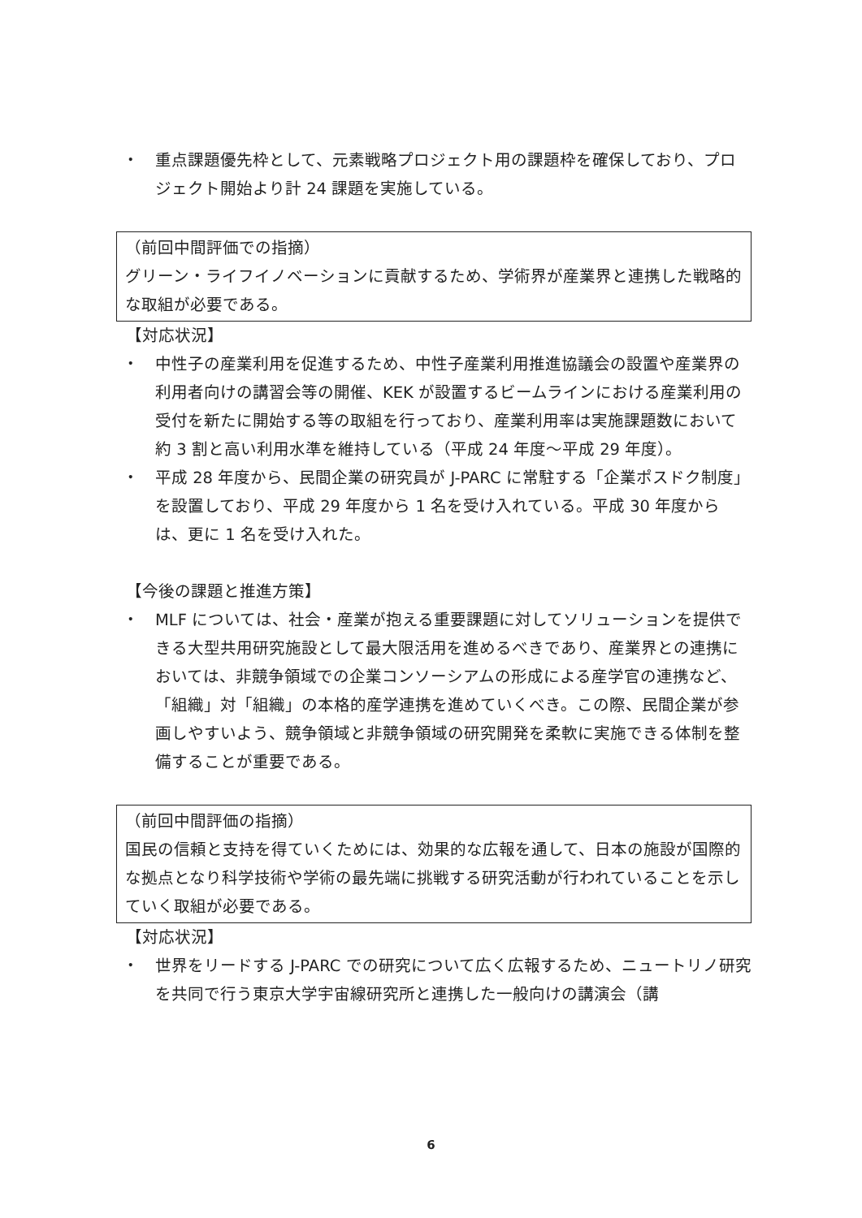・ 重点課題優先枠として、元素戦略プロジェクト用の課題枠を確保しており、プロジェクト開始より計 24 課題を実施している。
（前回中間評価での指摘）
グリーン・ライフイノベーションに貢献するため、学術界が産業界と連携した戦略的な取組が必要である。
【対応状況】
・ 中性子の産業利用を促進するため、中性子産業利用推進協議会の設置や産業界の利用者向けの講習会等の開催、KEK が設置するビームラインにおける産業利用の受付を新たに開始する等の取組を行っており、産業利用率は実施課題数において約 3 割と高い利用水準を維持している（平成 24 年度～平成 29 年度）。
・ 平成 28 年度から、民間企業の研究員が J-PARC に常駐する「企業ポスドク制度」を設置しており、平成 29 年度から 1 名を受け入れている。平成 30 年度からは、更に 1 名を受け入れた。
【今後の課題と推進方策】
・ MLF については、社会・産業が抱える重要課題に対してソリューションを提供できる大型共用研究施設として最大限活用を進めるべきであり、産業界との連携においては、非競争領域での企業コンソーシアムの形成による産学官の連携など、「組織」対「組織」の本格的産学連携を進めていくべき。この際、民間企業が参画しやすいよう、競争領域と非競争領域の研究開発を柔軟に実施できる体制を整備することが重要である。
（前回中間評価の指摘）
国民の信頼と支持を得ていくためには、効果的な広報を通して、日本の施設が国際的な拠点となり科学技術や学術の最先端に挑戦する研究活動が行われていることを示していく取組が必要である。
【対応状況】
・ 世界をリードする J-PARC での研究について広く広報するため、ニュートリノ研究を共同で行う東京大学宇宙線研究所と連携した一般向けの講演会（講
6